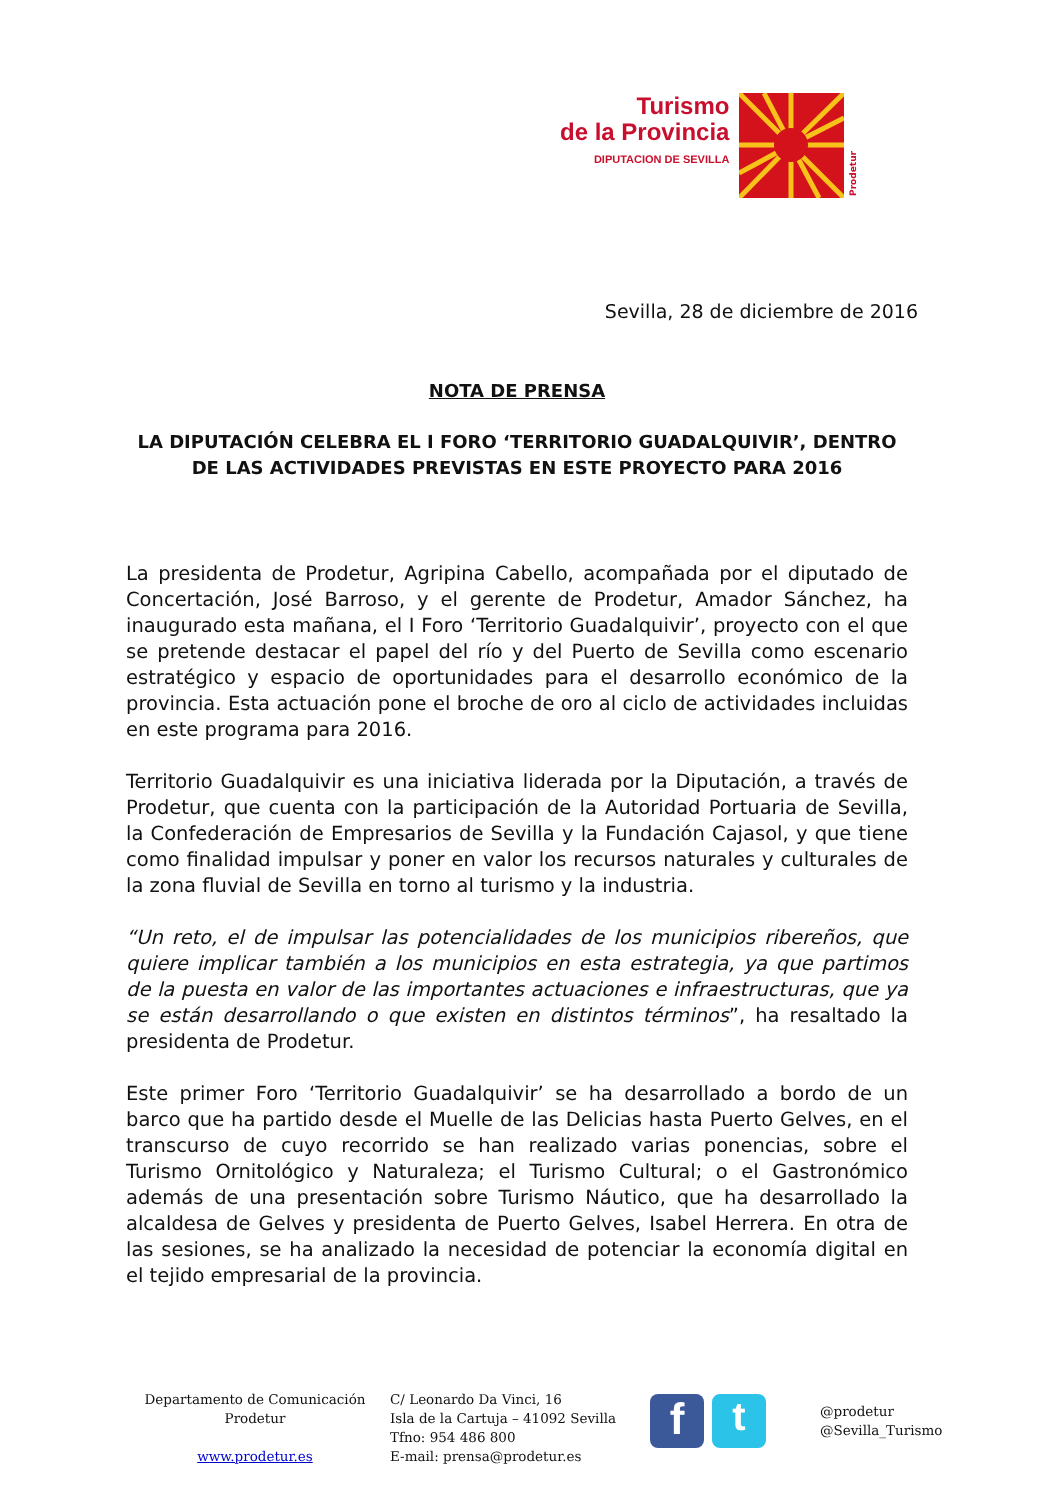Turismo
de la Provincia
DIPUTACION DE SEVILLA
Prodetur
Sevilla, 28 de diciembre de 2016
NOTA DE PRENSA
LA DIPUTACIÓN CELEBRA EL I FORO ‘TERRITORIO GUADALQUIVIR’, DENTRO DE LAS ACTIVIDADES PREVISTAS EN ESTE PROYECTO PARA 2016
La presidenta de Prodetur, Agripina Cabello, acompañada por el diputado de Concertación, José Barroso, y el gerente de Prodetur, Amador Sánchez, ha inaugurado esta mañana, el I Foro ‘Territorio Guadalquivir’, proyecto con el que se pretende destacar el papel del río y del Puerto de Sevilla como escenario estratégico y espacio de oportunidades para el desarrollo económico de la provincia. Esta actuación pone el broche de oro al ciclo de actividades incluidas en este programa para 2016.
Territorio Guadalquivir es una iniciativa liderada por la Diputación, a través de Prodetur, que cuenta con la participación de la Autoridad Portuaria de Sevilla, la Confederación de Empresarios de Sevilla y la Fundación Cajasol, y que tiene como finalidad impulsar y poner en valor los recursos naturales y culturales de la zona fluvial de Sevilla en torno al turismo y la industria.
“Un reto, el de impulsar las potencialidades de los municipios ribereños, que quiere implicar también a los municipios en esta estrategia, ya que partimos de la puesta en valor de las importantes actuaciones e infraestructuras, que ya se están desarrollando o que existen en distintos términos”, ha resaltado la presidenta de Prodetur.
Este primer Foro ‘Territorio Guadalquivir’ se ha desarrollado a bordo de un barco que ha partido desde el Muelle de las Delicias hasta Puerto Gelves, en el transcurso de cuyo recorrido se han realizado varias ponencias, sobre el Turismo Ornitológico y Naturaleza; el Turismo Cultural; o el Gastronómico además de una presentación sobre Turismo Náutico, que ha desarrollado la alcaldesa de Gelves y presidenta de Puerto Gelves, Isabel Herrera. En otra de las sesiones, se ha analizado la necesidad de potenciar la economía digital en el tejido empresarial de la provincia.
Departamento de Comunicación
Prodetur
www.prodetur.es
C/ Leonardo Da Vinci, 16
Isla de la Cartuja – 41092 Sevilla
Tfno: 954 486 800
E-mail: prensa@prodetur.es
f t
@prodetur
@Sevilla_Turismo